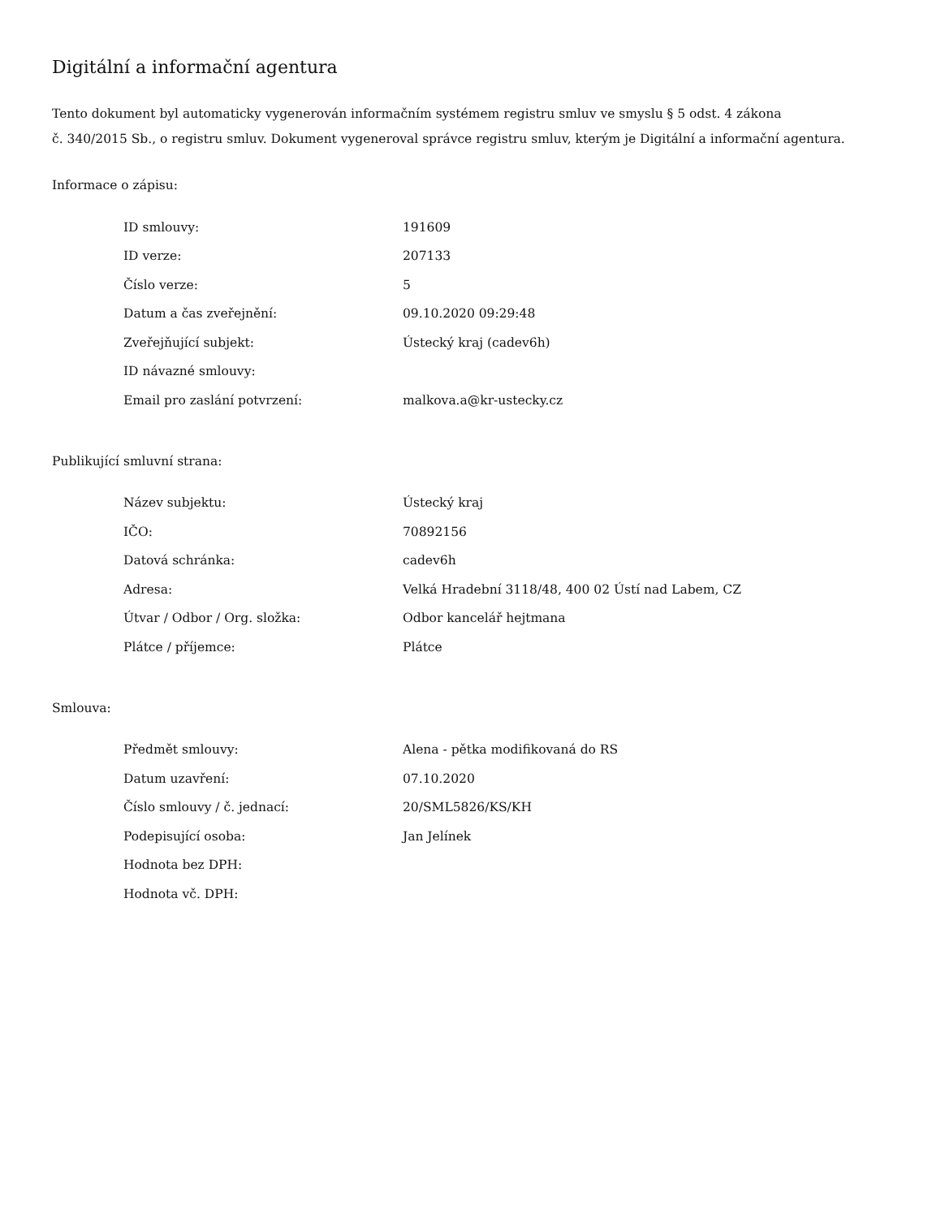Digitální a informační agentura
Tento dokument byl automaticky vygenerován informačním systémem registru smluv ve smyslu § 5 odst. 4 zákona
č. 340/2015 Sb., o registru smluv. Dokument vygeneroval správce registru smluv, kterým je Digitální a informační agentura.
Informace o zápisu:
| ID smlouvy: | 191609 |
| ID verze: | 207133 |
| Číslo verze: | 5 |
| Datum a čas zveřejnění: | 09.10.2020 09:29:48 |
| Zveřejňující subjekt: | Ústecký kraj (cadev6h) |
| ID návazné smlouvy: | |
| Email pro zaslání potvrzení: | malkova.a@kr-ustecky.cz |
Publikující smluvní strana:
| Název subjektu: | Ústecký kraj |
| IČO: | 70892156 |
| Datová schránka: | cadev6h |
| Adresa: | Velká Hradební 3118/48, 400 02 Ústí nad Labem, CZ |
| Útvar / Odbor / Org. složka: | Odbor kancelář hejtmana |
| Plátce / příjemce: | Plátce |
Smlouva:
| Předmět smlouvy: | Alena - pětka modifikovaná do RS |
| Datum uzavření: | 07.10.2020 |
| Číslo smlouvy / č. jednací: | 20/SML5826/KS/KH |
| Podepisující osoba: | Jan Jelínek |
| Hodnota bez DPH: | |
| Hodnota vč. DPH: | |